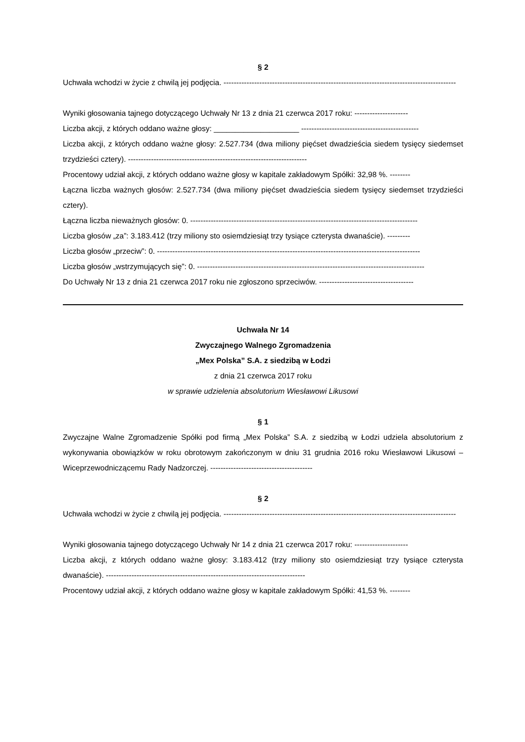§ 2
Uchwała wchodzi w życie z chwilą jej podjęcia. -------------------------------------------------------------------------------------------
Wyniki głosowania tajnego dotyczącego Uchwały Nr 13 z dnia 21 czerwca 2017 roku: ---------------------
Liczba akcji, z których oddano ważne głosy: ____________________ ----------------------------------------------
Liczba akcji, z których oddano ważne głosy: 2.527.734 (dwa miliony pięćset dwadzieścia siedem tysięcy siedemset trzydzieści cztery). ----------------------------------------------------------------------
Procentowy udział akcji, z których oddano ważne głosy w kapitale zakładowym Spółki: 32,98 %. --------
Łączna liczba ważnych głosów: 2.527.734 (dwa miliony pięćset dwadzieścia siedem tysięcy siedemset trzydzieści cztery).
Łączna liczba nieważnych głosów: 0. -----------------------------------------------------------------------------------------
Liczba głosów „za”: 3.183.412 (trzy miliony sto osiemdziesiąt trzy tysiące czterysta dwanaście). ---------
Liczba głosów „przeciw”: 0. -------------------------------------------------------------------------------------------------------
Liczba głosów „wstrzymujących się”: 0. -----------------------------------------------------------------------------------------
Do Uchwały Nr 13 z dnia 21 czerwca 2017 roku nie zgłoszono sprzeciwów. -------------------------------------
Uchwała Nr 14
Zwyczajnego Walnego Zgromadzenia
„Mex Polska” S.A. z siedzibą w Łodzi
z dnia 21 czerwca 2017 roku
w sprawie udzielenia absolutorium Wiesławowi Likusowi
§ 1
Zwyczajne Walne Zgromadzenie Spółki pod firmą „Mex Polska” S.A. z siedzibą w Łodzi udziela absolutorium z wykonywania obowiązków w roku obrotowym zakończonym w dniu 31 grudnia 2016 roku Wiesławowi Likusowi – Wiceprzewodniczącemu Rady Nadzorczej. ----------------------------------------
§ 2
Uchwała wchodzi w życie z chwilą jej podjęcia. -------------------------------------------------------------------------------------------
Wyniki głosowania tajnego dotyczącego Uchwały Nr 14 z dnia 21 czerwca 2017 roku: ---------------------
Liczba akcji, z których oddano ważne głosy: 3.183.412 (trzy miliony sto osiemdziesiąt trzy tysiące czterysta dwanaście). ------------------------------------------------------------------------------
Procentowy udział akcji, z których oddano ważne głosy w kapitale zakładowym Spółki: 41,53 %. --------